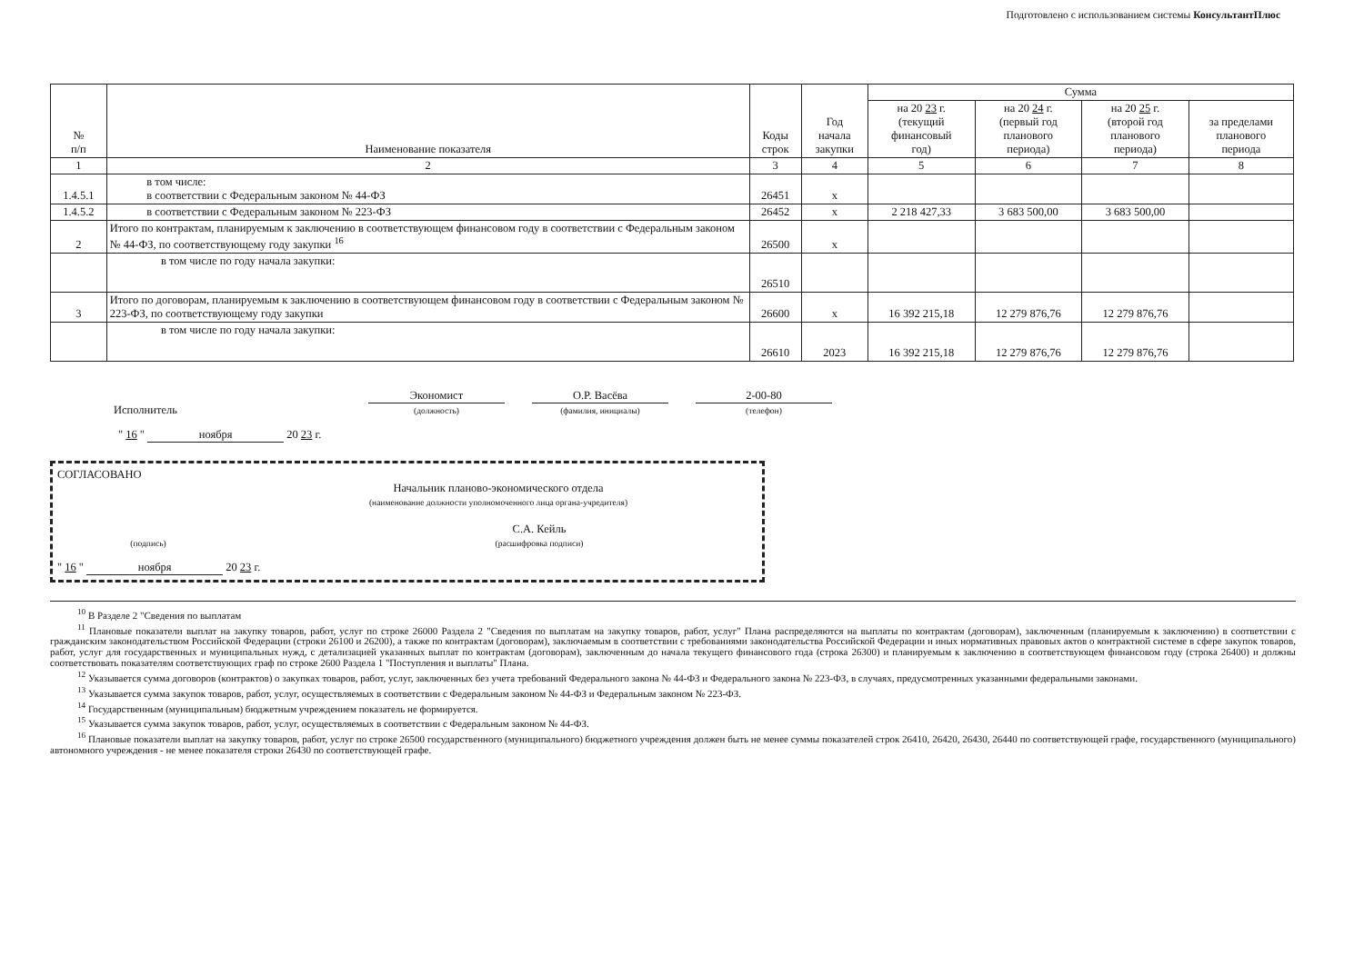Подготовлено с использованием системы КонсультантПлюс
| № п/п | Наименование показателя | Коды строк | Год начала закупки | Сумма | | | |
| --- | --- | --- | --- | --- | --- | --- | --- |
| | | | | на 20 23 г. (текущий финансовый год) | на 20 24 г. (первый год планового периода) | на 20 25 г. (второй год планового периода) | за пределами планового периода |
| 1 | 2 | 3 | 4 | 5 | 6 | 7 | 8 |
| 1.4.5.1 | в том числе: в соответствии с Федеральным законом № 44-ФЗ | 26451 | x | | | | |
| 1.4.5.2 | в соответствии с Федеральным законом № 223-ФЗ | 26452 | x | 2 218 427,33 | 3 683 500,00 | 3 683 500,00 | |
| 2 | Итого по контрактам, планируемым к заключению в соответствующем финансовом году в соответствии с Федеральным законом № 44-ФЗ, по соответствующему году закупки <sup>16</sup> | 26500 | x | | | | |
| | в том числе по году начала закупки: | 26510 | | | | | |
| 3 | Итого по договорам, планируемым к заключению в соответствующем финансовом году в соответствии с Федеральным законом № 223-ФЗ, по соответствующему году закупки | 26600 | x | 16 392 215,18 | 12 279 876,76 | 12 279 876,76 | |
| | в том числе по году начала закупки: | 26610 | 2023 | 16 392 215,18 | 12 279 876,76 | 12 279 876,76 | |
Исполнитель
Экономист
(должность)
О.Р. Васёва
(фамилия, инициалы)
2-00-80
(телефон)
" 16 " ноября 20 23 г.
СОГЛАСОВАНО
Начальник планово-экономического отдела
(наименование должности уполномоченного лица органа-учредителя)
(подпись)
С.А. Кейль
(расшифровка подписи)
" 16 " ноября 20 23 г.
<sup>10</sup> В Разделе 2 "Сведения по выплатам
<sup>11</sup> Плановые показатели выплат на закупку товаров, работ, услуг по строке 26000 Раздела 2 "Сведения по выплатам на закупку товаров, работ, услуг" Плана распределяются на выплаты по контрактам (договорам), заключенным (планируемым к заключению) в соответствии с гражданским законодательством Российской Федерации (строки 26100 и 26200), а также по контрактам (договорам), заключаемым в соответствии с требованиями законодательства Российской Федерации и иных нормативных правовых актов о контрактной системе в сфере закупок товаров, работ, услуг для государственных и муниципальных нужд, с детализацией указанных выплат по контрактам (договорам), заключенным до начала текущего финансового года (строка 26300) и планируемым к заключению в соответствующем финансовом году (строка 26400) и должны соответствовать показателям соответствующих граф по строке 2600 Раздела 1 "Поступления и выплаты" Плана.
<sup>12</sup> Указывается сумма договоров (контрактов) о закупках товаров, работ, услуг, заключенных без учета требований Федерального закона № 44-ФЗ и Федерального закона № 223-ФЗ, в случаях, предусмотренных указанными федеральными законами.
<sup>13</sup> Указывается сумма закупок товаров, работ, услуг, осуществляемых в соответствии с Федеральным законом № 44-ФЗ и Федеральным законом № 223-ФЗ.
<sup>14</sup> Государственным (муниципальным) бюджетным учреждением показатель не формируется.
<sup>15</sup> Указывается сумма закупок товаров, работ, услуг, осуществляемых в соответствии с Федеральным законом № 44-ФЗ.
<sup>16</sup> Плановые показатели выплат на закупку товаров, работ, услуг по строке 26500 государственного (муниципального) бюджетного учреждения должен быть не менее суммы показателей строк 26410, 26420, 26430, 26440 по соответствующей графе, государственного (муниципального) автономного учреждения - не менее показателя строки 26430 по соответствующей графе.